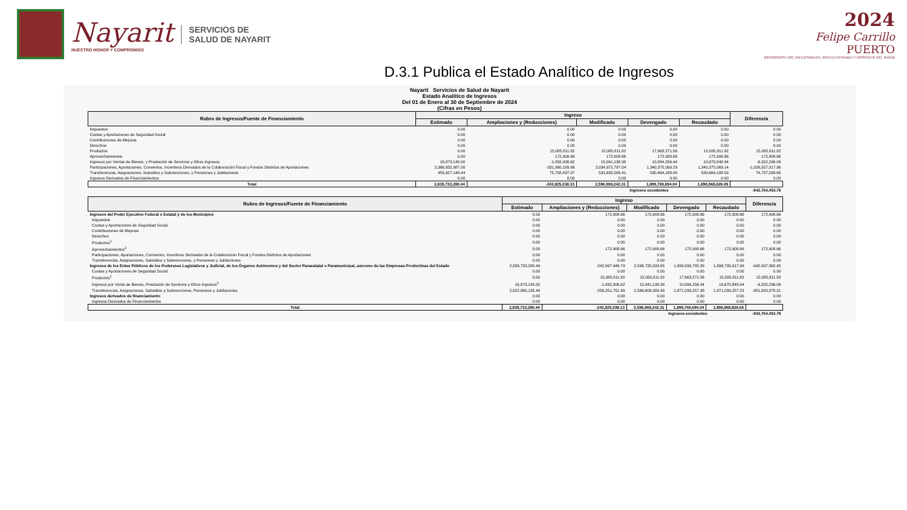Nayarit
NUESTRO HONOR Y COMPROMISO
SERVICIOS DE
SALUD DE NAYARIT
2024
Felipe Carrillo
PUERTO
BENEMÉRITO DEL PROLETARIADO, REVOLUCIONARIO Y DEFENSOR DEL MAYAB
D.3.1 Publica el Estado Analítico de Ingresos
Nayarit Servicios de Salud de Nayarit
Estado Analítico de Ingresos
Del 01 de Enero al 30 de Septiembre de 2024
(Cifras en Pesos)
| Rubro de Ingresos/Fuente de Financiamiento | Ingreso | | | | | Diferencia |
| --- | --- | --- | --- | --- | --- | --- |
| | Estimado | Ampliaciones y (Reducciones) | Modificado | Devengado | Recaudado | |
| Impuestos | 0.00 | 0.00 | 0.00 | 0.00 | 0.00 | 0.00 |
| Cuotas y Aportaciones de Seguridad Social | 0.00 | 0.00 | 0.00 | 0.00 | 0.00 | 0.00 |
| Contribuciones de Mejoras | 0.00 | 0.00 | 0.00 | 0.00 | 0.00 | 0.00 |
| Derechos | 0.00 | 0.00 | 0.00 | 0.00 | 0.00 | 0.00 |
| Productos | 0.00 | 15,085,811.82 | 15,085,811.82 | 17,663,271.56 | 15,085,811.82 | 15,085,811.82 |
| Aprovechamientos | 0.00 | 172,908.66 | 172,908.66 | 172,908.66 | 172,908.66 | 172,908.66 |
| Ingresos por Ventas de Bienes, y Prestación de Servicios y Otros Ingresos | 16,873,145.00 | -1,832,006.62 | 15,041,138.38 | 10,894,256.44 | 10,670,848.94 | -6,202,296.06 |
| Participaciones, Aportaciones, Convenios, Incentivos Derivados de la Colaboración Fiscal y Fondos Distintos de Aportaciones | 2,366,932,987.00 | -331,960,189.96 | 2,034,972,797.04 | 1,340,375,069.29 | 1,340,375,069.14 | -1,026,557,917.86 |
| Transferencias, Asignaciones, Subsidios y Subvenciones, y Pensiones y Jubilaciones | 455,927,148.44 | 75,708,437.97 | 531,635,586.41 | 530,664,188.09 | 530,664,188.09 | 74,737,039.65 |
| Ingresos Derivados de Financiamientos | 0.00 | 0.00 | 0.00 | 0.00 | 0.00 | 0.00 |
| Total | 2,839,733,280.44 | -242,825,038.13 | 2,596,908,242.31 | 1,899,769,694.04 | 1,896,968,826.65 | |
| | | | | Ingresos excedentes | | -942,764,453.79 |
| Rubro de Ingresos/Fuente de Financiamiento | Ingreso | | | | | Diferencia |
| --- | --- | --- | --- | --- | --- | --- |
| | Estimado | Ampliaciones y (Reducciones) | Modificado | Devengado | Recaudado | |
| Ingresos del Poder Ejecutivo Federal o Estatal y de los Municipios | 0.00 | 172,908.66 | 172,908.66 | 172,908.66 | 172,908.66 | 172,908.66 |
| Impuestos | 0.00 | 0.00 | 0.00 | 0.00 | 0.00 | 0.00 |
| Cuotas y Aportaciones de Seguridad Social | 0.00 | 0.00 | 0.00 | 0.00 | 0.00 | 0.00 |
| Contribuciones de Mejoras | 0.00 | 0.00 | 0.00 | 0.00 | 0.00 | 0.00 |
| Derechos | 0.00 | 0.00 | 0.00 | 0.00 | 0.00 | 0.00 |
| Productos<sup>1</sup> | 0.00 | 0.00 | 0.00 | 0.00 | 0.00 | 0.00 |
| Aprovechamientos<sup>2</sup> | 0.00 | 172,908.66 | 172,908.66 | 172,908.66 | 172,908.66 | 172,908.66 |
| Participaciones, Aportaciones, Convenios, Incentivos Derivados de la Colaboración Fiscal y Fondos Distintos de Aportaciones | 0.00 | 0.00 | 0.00 | 0.00 | 0.00 | 0.00 |
| Transferencias, Asignaciones, Subsidios y Subvenciones, y Pensiones y Jubilaciones | 0.00 | 0.00 | 0.00 | 0.00 | 0.00 | 0.00 |
| Ingresos de los Entes Públicos de los Podereses Legislativos y Judicial, de los Órganos Autónomos y del Sector Paraestatal o Paramunicipal, asicomo de las Empresas Productivas del Estado | 2,839,733,280.44 | -242,997,946.79 | 2,596,735,333.65 | 1,899,596,785.38 | 1,896,795,917.99 | -942,937,362.45 |
| Cuotas y Aportaciones de Seguridad Social | 0.00 | 0.00 | 0.00 | 0.00 | 0.00 | 0.00 |
| Productos<sup>1</sup> | 0.00 | 15,085,811.82 | 15,085,811.82 | 17,663,271.56 | 15,085,811.82 | 15,085,811.82 |
| Ingresos por Venta de Bienes, Prestación de Servicios y Otros Ingresos<sup>3</sup> | 16,873,145.00 | -1,832,006.62 | 15,041,138.38 | 10,894,256.44 | 10,670,848.94 | -6,202,296.06 |
| Transferencias, Asignaciones, Subsidios y Subvenciones, Pensiones y Jubilaciones | 2,822,860,135.44 | -256,251,751.99 | 2,566,608,383.45 | 1,871,039,257.38 | 1,871,039,257.23 | -951,820,878.21 |
| Ingresos derivados de financiamiento | 0.00 | 0.00 | 0.00 | 0.00 | 0.00 | 0.00 |
| Ingresos Derivados de Financiamientos | 0.00 | 0.00 | 0.00 | 0.00 | 0.00 | 0.00 |
| Total | 2,839,733,280.44 | -242,825,038.13 | 2,596,908,242.31 | 1,899,769,694.04 | 1,896,968,826.65 | |
| | | | | Ingresos excedentes | | -942,764,453.79 |